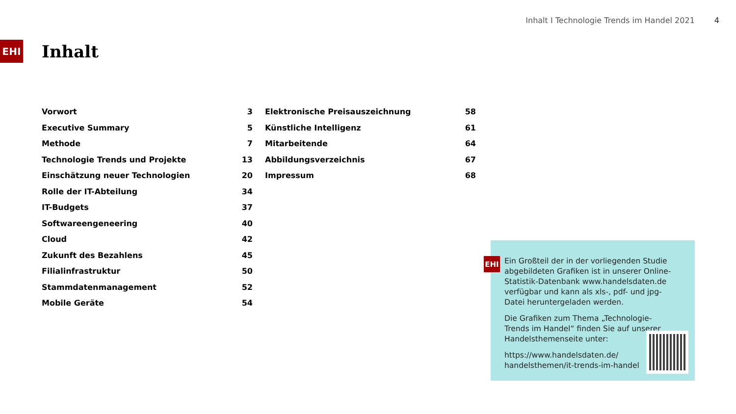Inhalt I Technologie Trends im Handel 2021 4
EHI
Inhalt
Vorwort 3
Executive Summary 5
Methode 7
Technologie Trends und Projekte 13
Einschätzung neuer Technologien 20
Rolle der IT-Abteilung 34
IT-Budgets 37
Softwareengeneering 40
Cloud 42
Zukunft des Bezahlens 45
Filialinfrastruktur 50
Stammdatenmanagement 52
Mobile Geräte 54
Elektronische Preisauszeichnung 58
Künstliche Intelligenz 61
Mitarbeitende 64
Abbildungsverzeichnis 67
Impressum 68
EHI
Ein Großteil der in der vorliegenden Studie abgebildeten Grafiken ist in unserer Online-Statistik-Datenbank www.handelsdaten.de verfügbar und kann als xls-, pdf- und jpg-Datei heruntergeladen werden.
Die Grafiken zum Thema „Technologie-Trends im Handel“ finden Sie auf unserer Handelsthemenseite unter:
https://www.handelsdaten.de/
handelsthemen/it-trends-im-handel